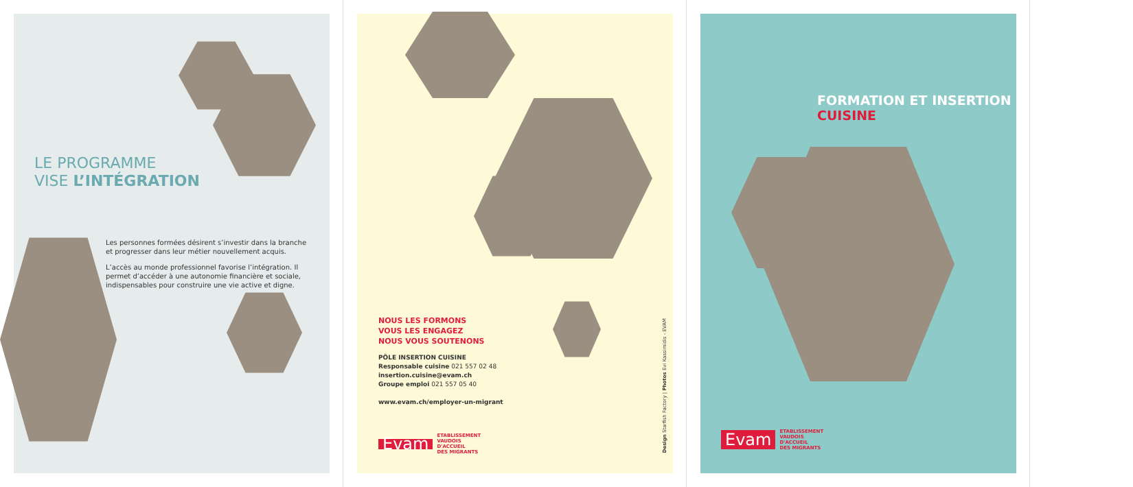LE PROGRAMME
VISE L’INTÉGRATION
Les personnes formées désirent s’investir dans la branche et progresser dans leur métier nouvellement acquis.
L’accès au monde professionnel favorise l’intégration. Il permet d’accéder à une autonomie financière et sociale, indispensables pour construire une vie active et digne.
NOUS LES FORMONS
VOUS LES ENGAGEZ
NOUS VOUS SOUTENONS
PÔLE INSERTION CUISINE
Responsable cuisine 021 557 02 48
insertion.cuisine@evam.ch
Groupe emploi 021 557 05 40
www.evam.ch/employer-un-migrant
Evam ETABLISSEMENT
VAUDOIS
D'ACCUEIL
DES MIGRANTS
Design Starfish Factory | Photos Evi Kassimidis - EVAM
FORMATION ET INSERTION
CUISINE
Evam ETABLISSEMENT
VAUDOIS
D'ACCUEIL
DES MIGRANTS